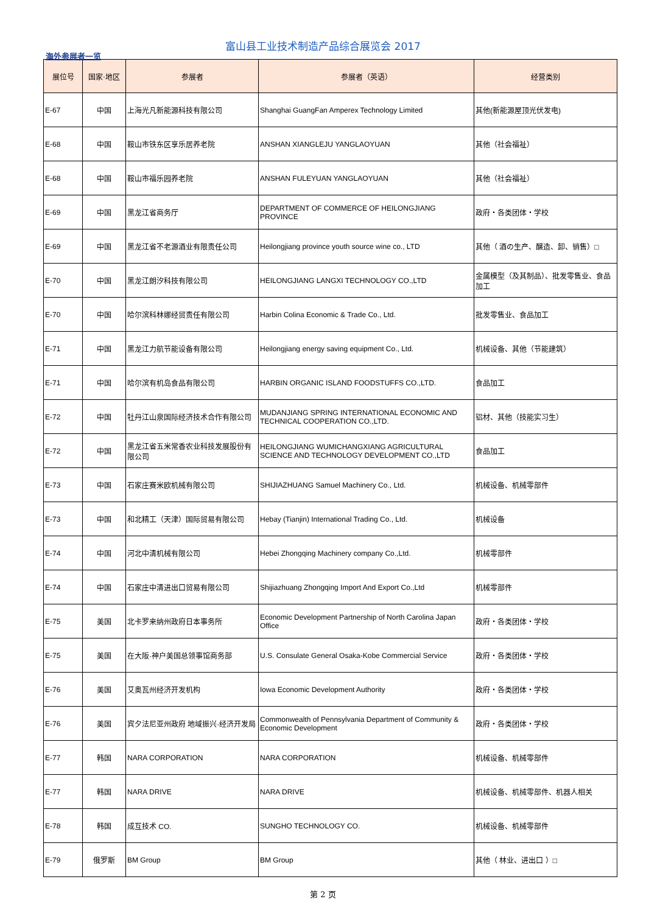富山县工业技术制造产品综合展览会 2017
海外参展者一览
| 展位号 | 国家·地区 | 参展者 | 参展者（英语） | 经营类别 |
| --- | --- | --- | --- | --- |
| E-67 | 中国 | 上海光凡新能源科技有限公司 | Shanghai GuangFan Amperex Technology Limited | 其他(新能源屋顶光伏发电) |
| E-68 | 中国 | 鞍山市铁东区享乐居养老院 | ANSHAN XIANGLEJU YANGLAOYUAN | 其他（社会福祉） |
| E-68 | 中国 | 鞍山市福乐园养老院 | ANSHAN FULEYUAN YANGLAOYUAN | 其他（社会福祉） |
| E-69 | 中国 | 黑龙江省商务厅 | DEPARTMENT OF COMMERCE OF HEILONGJIANG PROVINCE | 政府・各类团体・学校 |
| E-69 | 中国 | 黑龙江省不老源酒业有限责任公司 | Heilongjiang province youth source wine co., LTD | 其他（ 酒の生产、醸造、卸、销售）□ |
| E-70 | 中国 | 黑龙江朗汐科技有限公司 | HEILONGJIANG LANGXI TECHNOLOGY CO.,LTD | 金属模型（及其制品）、批发零售业、食品加工 |
| E-70 | 中国 | 哈尔滨科林娜经贸责任有限公司 | Harbin Colina Economic & Trade Co., Ltd. | 批发零售业、食品加工 |
| E-71 | 中国 | 黑龙江力航节能设备有限公司 | Heilongjiang energy saving equipment Co., Ltd. | 机械设备、其他（节能建筑） |
| E-71 | 中国 | 哈尔滨有机岛食品有限公司 | HARBIN ORGANIC ISLAND FOODSTUFFS CO.,LTD. | 食品加工 |
| E-72 | 中国 | 牡丹江山泉国际经济技术合作有限公司 | MUDANJIANG SPRING INTERNATIONAL ECONOMIC AND TECHNICAL COOPERATION CO.,LTD. | 铝材、其他（技能实习生） |
| E-72 | 中国 | 黑龙江省五米常香农业科技发展股份有限公司 | HEILONGJIANG WUMICHANGXIANG AGRICULTURAL SCIENCE AND TECHNOLOGY DEVELOPMENT CO.,LTD | 食品加工 |
| E-73 | 中国 | 石家庄赛米欧机械有限公司 | SHIJIAZHUANG Samuel Machinery Co., Ltd. | 机械设备、机械零部件 |
| E-73 | 中国 | 和北精工（天津）国际贸易有限公司 | Hebay (Tianjin) International Trading Co., Ltd. | 机械设备 |
| E-74 | 中国 | 河北中清机械有限公司 | Hebei Zhongqing Machinery company Co.,Ltd. | 机械零部件 |
| E-74 | 中国 | 石家庄中清进出口贸易有限公司 | Shijiazhuang Zhongqing Import And Export Co.,Ltd | 机械零部件 |
| E-75 | 美国 | 北卡罗来纳州政府日本事务所 | Economic Development Partnership of North Carolina Japan Office | 政府・各类团体・学校 |
| E-75 | 美国 | 在大阪·神戸美国总领事馆商务部 | U.S. Consulate General Osaka-Kobe Commercial Service | 政府・各类团体・学校 |
| E-76 | 美国 | 艾奥瓦州经济开发机构 | Iowa Economic Development Authority | 政府・各类团体・学校 |
| E-76 | 美国 | 宾夕法尼亚州政府 地域振兴·经济开发局 | Commonwealth of Pennsylvania Department of Community & Economic Development | 政府・各类团体・学校 |
| E-77 | 韩国 | NARA CORPORATION | NARA CORPORATION | 机械设备、机械零部件 |
| E-77 | 韩国 | NARA DRIVE | NARA DRIVE | 机械设备、机械零部件、机器人相关 |
| E-78 | 韩国 | 成互技术 CO. | SUNGHO TECHNOLOGY CO. | 机械设备、机械零部件 |
| E-79 | 俄罗斯 | BM Group | BM Group | 其他（ 林业、进出口 ）□ |
第 2 页